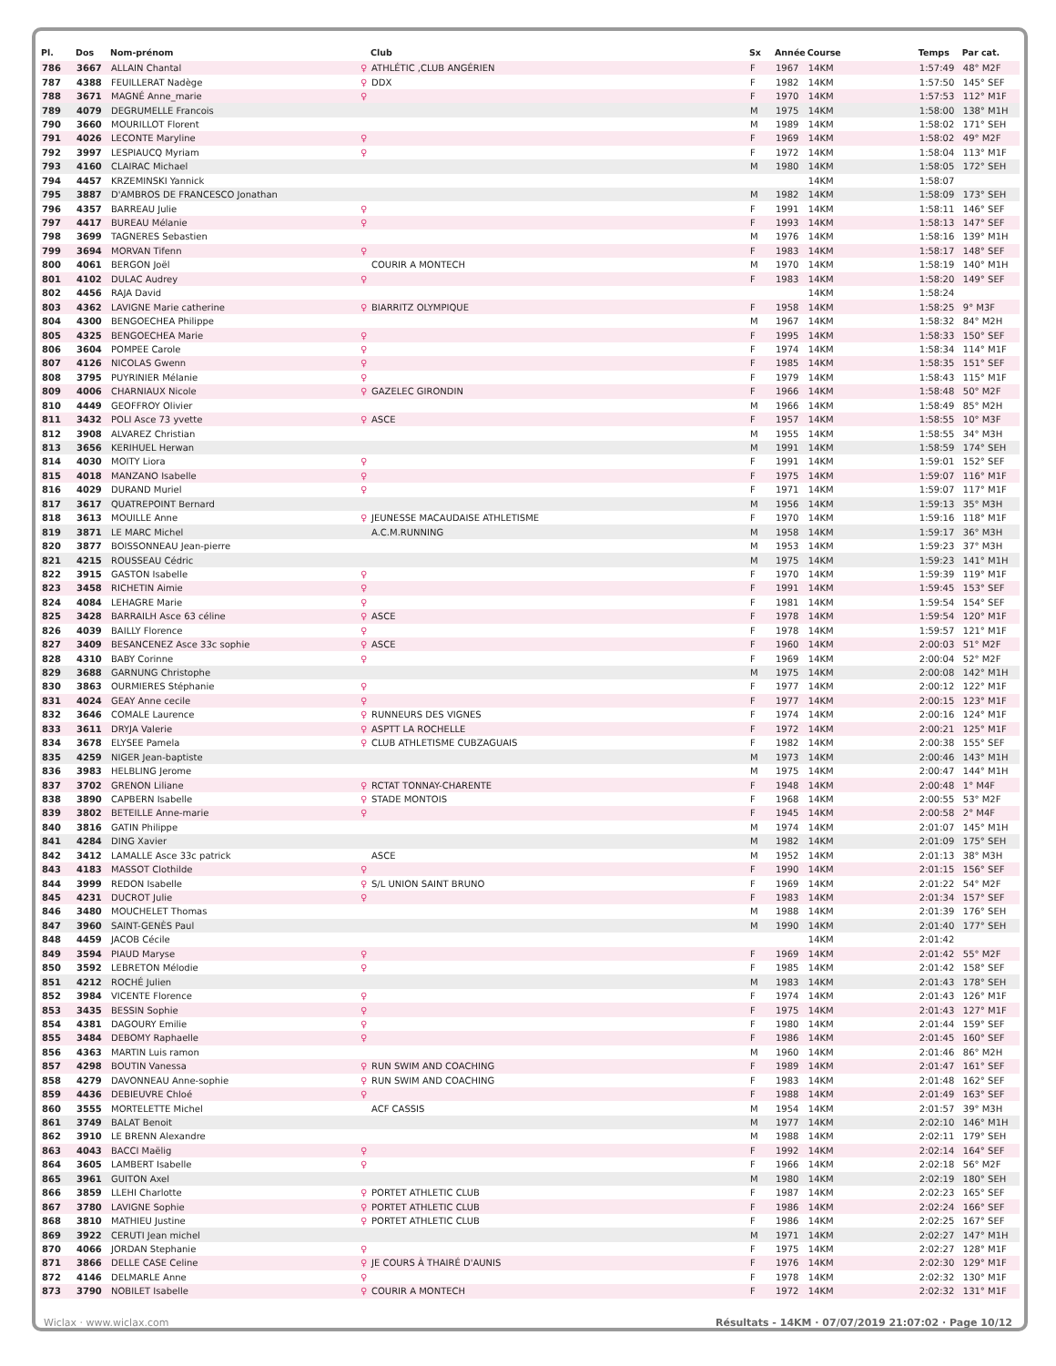| Pl. | Dos | Nom-prénom | | Club | Sx | Année | Course | Temps | Par cat. |
| --- | --- | --- | --- | --- | --- | --- | --- | --- | --- |
| 786 | 3667 | ALLAIN Chantal | ♀ | ATHLÉTIC ,CLUB ANGÉRIEN | F | 1967 | 14KM | 1:57:49 | 48° M2F |
| 787 | 4388 | FEUILLERAT Nadège | ♀ | DDX | F | 1982 | 14KM | 1:57:50 | 145° SEF |
| 788 | 3671 | MAGNÉ Anne_marie | ♀ | | F | 1970 | 14KM | 1:57:53 | 112° M1F |
| 789 | 4079 | DEGRUMELLE Francois | | | M | 1975 | 14KM | 1:58:00 | 138° M1H |
| 790 | 3660 | MOURILLOT Florent | | | M | 1989 | 14KM | 1:58:02 | 171° SEH |
| 791 | 4026 | LECONTE Maryline | ♀ | | F | 1969 | 14KM | 1:58:02 | 49° M2F |
| 792 | 3997 | LESPIAUCQ Myriam | ♀ | | F | 1972 | 14KM | 1:58:04 | 113° M1F |
| 793 | 4160 | CLAIRAC Michael | | | M | 1980 | 14KM | 1:58:05 | 172° SEH |
| 794 | 4457 | KRZEMINSKI Yannick | | | | | 14KM | 1:58:07 | |
| 795 | 3887 | D'AMBROS DE FRANCESCO Jonathan | | | M | 1982 | 14KM | 1:58:09 | 173° SEH |
| 796 | 4357 | BARREAU Julie | ♀ | | F | 1991 | 14KM | 1:58:11 | 146° SEF |
| 797 | 4417 | BUREAU Mélanie | ♀ | | F | 1993 | 14KM | 1:58:13 | 147° SEF |
| 798 | 3699 | TAGNERES Sebastien | | | M | 1976 | 14KM | 1:58:16 | 139° M1H |
| 799 | 3694 | MORVAN Tifenn | ♀ | | F | 1983 | 14KM | 1:58:17 | 148° SEF |
| 800 | 4061 | BERGON Joël | | COURIR A MONTECH | M | 1970 | 14KM | 1:58:19 | 140° M1H |
| 801 | 4102 | DULAC Audrey | ♀ | | F | 1983 | 14KM | 1:58:20 | 149° SEF |
| 802 | 4456 | RAJA David | | | | | 14KM | 1:58:24 | |
| 803 | 4362 | LAVIGNE Marie catherine | ♀ | BIARRITZ OLYMPIQUE | F | 1958 | 14KM | 1:58:25 | 9° M3F |
| 804 | 4300 | BENGOECHEA Philippe | | | M | 1967 | 14KM | 1:58:32 | 84° M2H |
| 805 | 4325 | BENGOECHEA Marie | ♀ | | F | 1995 | 14KM | 1:58:33 | 150° SEF |
| 806 | 3604 | POMPEE Carole | ♀ | | F | 1974 | 14KM | 1:58:34 | 114° M1F |
| 807 | 4126 | NICOLAS Gwenn | ♀ | | F | 1985 | 14KM | 1:58:35 | 151° SEF |
| 808 | 3795 | PUYRINIER Mélanie | ♀ | | F | 1979 | 14KM | 1:58:43 | 115° M1F |
| 809 | 4006 | CHARNIAUX Nicole | ♀ | GAZELEC GIRONDIN | F | 1966 | 14KM | 1:58:48 | 50° M2F |
| 810 | 4449 | GEOFFROY Olivier | | | M | 1966 | 14KM | 1:58:49 | 85° M2H |
| 811 | 3432 | POLI Asce 73 yvette | ♀ | ASCE | F | 1957 | 14KM | 1:58:55 | 10° M3F |
| 812 | 3908 | ALVAREZ Christian | | | M | 1955 | 14KM | 1:58:55 | 34° M3H |
| 813 | 3656 | KERIHUEL Herwan | | | M | 1991 | 14KM | 1:58:59 | 174° SEH |
| 814 | 4030 | MOITY Liora | ♀ | | F | 1991 | 14KM | 1:59:01 | 152° SEF |
| 815 | 4018 | MANZANO Isabelle | ♀ | | F | 1975 | 14KM | 1:59:07 | 116° M1F |
| 816 | 4029 | DURAND Muriel | ♀ | | F | 1971 | 14KM | 1:59:07 | 117° M1F |
| 817 | 3617 | QUATREPOINT Bernard | | | M | 1956 | 14KM | 1:59:13 | 35° M3H |
| 818 | 3613 | MOUILLE Anne | ♀ | JEUNESSE MACAUDAISE ATHLETISME | F | 1970 | 14KM | 1:59:16 | 118° M1F |
| 819 | 3871 | LE MARC Michel | | A.C.M.RUNNING | M | 1958 | 14KM | 1:59:17 | 36° M3H |
| 820 | 3877 | BOISSONNEAU Jean-pierre | | | M | 1953 | 14KM | 1:59:23 | 37° M3H |
| 821 | 4215 | ROUSSEAU Cédric | | | M | 1975 | 14KM | 1:59:23 | 141° M1H |
| 822 | 3915 | GASTON Isabelle | ♀ | | F | 1970 | 14KM | 1:59:39 | 119° M1F |
| 823 | 3458 | RICHETIN Aimie | ♀ | | F | 1991 | 14KM | 1:59:45 | 153° SEF |
| 824 | 4084 | LEHAGRE Marie | ♀ | | F | 1981 | 14KM | 1:59:54 | 154° SEF |
| 825 | 3428 | BARRAILH Asce 63 céline | ♀ | ASCE | F | 1978 | 14KM | 1:59:54 | 120° M1F |
| 826 | 4039 | BAILLY Florence | ♀ | | F | 1978 | 14KM | 1:59:57 | 121° M1F |
| 827 | 3409 | BESANCENEZ Asce 33c sophie | ♀ | ASCE | F | 1960 | 14KM | 2:00:03 | 51° M2F |
| 828 | 4310 | BABY Corinne | ♀ | | F | 1969 | 14KM | 2:00:04 | 52° M2F |
| 829 | 3688 | GARNUNG Christophe | | | M | 1975 | 14KM | 2:00:08 | 142° M1H |
| 830 | 3863 | OURMIERES Stéphanie | ♀ | | F | 1977 | 14KM | 2:00:12 | 122° M1F |
| 831 | 4024 | GEAY Anne cecile | ♀ | | F | 1977 | 14KM | 2:00:15 | 123° M1F |
| 832 | 3646 | COMALE Laurence | ♀ | RUNNEURS DES VIGNES | F | 1974 | 14KM | 2:00:16 | 124° M1F |
| 833 | 3611 | DRYJA Valerie | ♀ | ASPTT LA ROCHELLE | F | 1972 | 14KM | 2:00:21 | 125° M1F |
| 834 | 3678 | ELYSEE Pamela | ♀ | CLUB ATHLETISME CUBZAGUAIS | F | 1982 | 14KM | 2:00:38 | 155° SEF |
| 835 | 4259 | NIGER Jean-baptiste | | | M | 1973 | 14KM | 2:00:46 | 143° M1H |
| 836 | 3983 | HELBLING Jerome | | | M | 1975 | 14KM | 2:00:47 | 144° M1H |
| 837 | 3702 | GRENON Liliane | ♀ | RCTAT TONNAY-CHARENTE | F | 1948 | 14KM | 2:00:48 | 1° M4F |
| 838 | 3890 | CAPBERN Isabelle | ♀ | STADE MONTOIS | F | 1968 | 14KM | 2:00:55 | 53° M2F |
| 839 | 3802 | BETEILLE Anne-marie | ♀ | | F | 1945 | 14KM | 2:00:58 | 2° M4F |
| 840 | 3816 | GATIN Philippe | | | M | 1974 | 14KM | 2:01:07 | 145° M1H |
| 841 | 4284 | DING Xavier | | | M | 1982 | 14KM | 2:01:09 | 175° SEH |
| 842 | 3412 | LAMALLE Asce 33c patrick | | ASCE | M | 1952 | 14KM | 2:01:13 | 38° M3H |
| 843 | 4183 | MASSOT Clothilde | ♀ | | F | 1990 | 14KM | 2:01:15 | 156° SEF |
| 844 | 3999 | REDON Isabelle | ♀ | S/L UNION SAINT BRUNO | F | 1969 | 14KM | 2:01:22 | 54° M2F |
| 845 | 4231 | DUCROT Julie | ♀ | | F | 1983 | 14KM | 2:01:34 | 157° SEF |
| 846 | 3480 | MOUCHELET Thomas | | | M | 1988 | 14KM | 2:01:39 | 176° SEH |
| 847 | 3960 | SAINT-GENÈS Paul | | | M | 1990 | 14KM | 2:01:40 | 177° SEH |
| 848 | 4459 | JACOB Cécile | | | | | 14KM | 2:01:42 | |
| 849 | 3594 | PIAUD Maryse | ♀ | | F | 1969 | 14KM | 2:01:42 | 55° M2F |
| 850 | 3592 | LEBRETON Mélodie | ♀ | | F | 1985 | 14KM | 2:01:42 | 158° SEF |
| 851 | 4212 | ROCHÉ Julien | | | M | 1983 | 14KM | 2:01:43 | 178° SEH |
| 852 | 3984 | VICENTE Florence | ♀ | | F | 1974 | 14KM | 2:01:43 | 126° M1F |
| 853 | 3435 | BESSIN Sophie | ♀ | | F | 1975 | 14KM | 2:01:43 | 127° M1F |
| 854 | 4381 | DAGOURY Emilie | ♀ | | F | 1980 | 14KM | 2:01:44 | 159° SEF |
| 855 | 3484 | DEBOMY Raphaelle | ♀ | | F | 1986 | 14KM | 2:01:45 | 160° SEF |
| 856 | 4363 | MARTIN Luis ramon | | | M | 1960 | 14KM | 2:01:46 | 86° M2H |
| 857 | 4298 | BOUTIN Vanessa | ♀ | RUN SWIM AND COACHING | F | 1989 | 14KM | 2:01:47 | 161° SEF |
| 858 | 4279 | DAVONNEAU Anne-sophie | ♀ | RUN SWIM AND COACHING | F | 1983 | 14KM | 2:01:48 | 162° SEF |
| 859 | 4436 | DEBIEUVRE Chloé | ♀ | | F | 1988 | 14KM | 2:01:49 | 163° SEF |
| 860 | 3555 | MORTELETTE Michel | | ACF CASSIS | M | 1954 | 14KM | 2:01:57 | 39° M3H |
| 861 | 3749 | BALAT Benoit | | | M | 1977 | 14KM | 2:02:10 | 146° M1H |
| 862 | 3910 | LE BRENN Alexandre | | | M | 1988 | 14KM | 2:02:11 | 179° SEH |
| 863 | 4043 | BACCI Maëlig | ♀ | | F | 1992 | 14KM | 2:02:14 | 164° SEF |
| 864 | 3605 | LAMBERT Isabelle | ♀ | | F | 1966 | 14KM | 2:02:18 | 56° M2F |
| 865 | 3961 | GUITON Axel | | | M | 1980 | 14KM | 2:02:19 | 180° SEH |
| 866 | 3859 | LLEHI Charlotte | ♀ | PORTET ATHLETIC CLUB | F | 1987 | 14KM | 2:02:23 | 165° SEF |
| 867 | 3780 | LAVIGNE Sophie | ♀ | PORTET ATHLETIC CLUB | F | 1986 | 14KM | 2:02:24 | 166° SEF |
| 868 | 3810 | MATHIEU Justine | ♀ | PORTET ATHLETIC CLUB | F | 1986 | 14KM | 2:02:25 | 167° SEF |
| 869 | 3922 | CERUTI Jean michel | | | M | 1971 | 14KM | 2:02:27 | 147° M1H |
| 870 | 4066 | JORDAN Stephanie | ♀ | | F | 1975 | 14KM | 2:02:27 | 128° M1F |
| 871 | 3866 | DELLE CASE Celine | ♀ | JE COURS À THAIRÉ D'AUNIS | F | 1976 | 14KM | 2:02:30 | 129° M1F |
| 872 | 4146 | DELMARLE Anne | ♀ | | F | 1978 | 14KM | 2:02:32 | 130° M1F |
| 873 | 3790 | NOBILET Isabelle | ♀ | COURIR A MONTECH | F | 1972 | 14KM | 2:02:32 | 131° M1F |
Wiclax · www.wiclax.com Résultats - 14KM · 07/07/2019 21:07:02 · Page 10/12